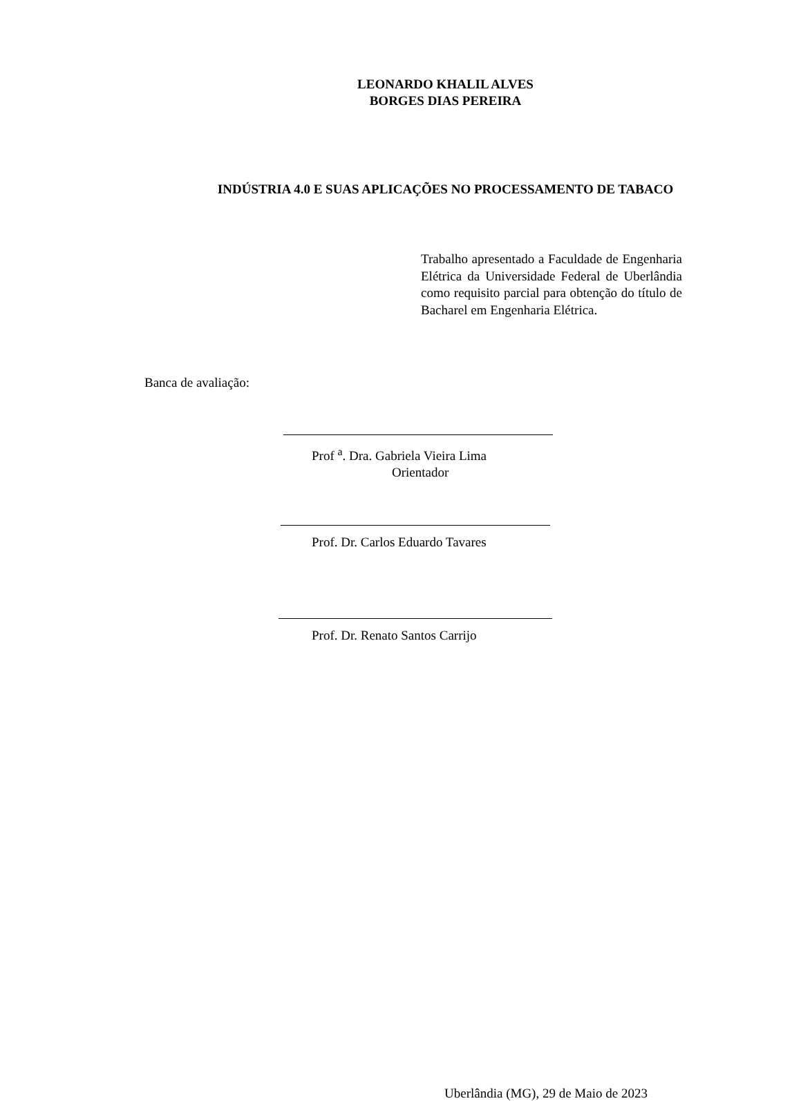LEONARDO KHALIL ALVES
BORGES DIAS PEREIRA
INDÚSTRIA 4.0 E SUAS APLICAÇÕES NO PROCESSAMENTO DE TABACO
Trabalho apresentado a Faculdade de Engenharia Elétrica da Universidade Federal de Uberlândia como requisito parcial para obtenção do título de Bacharel em Engenharia Elétrica.
Banca de avaliação:
Prof <sup>a</sup>. Dra. Gabriela Vieira Lima
Orientador
Prof. Dr. Carlos Eduardo Tavares
Prof. Dr. Renato Santos Carrijo
Uberlândia (MG), 29 de Maio de 2023